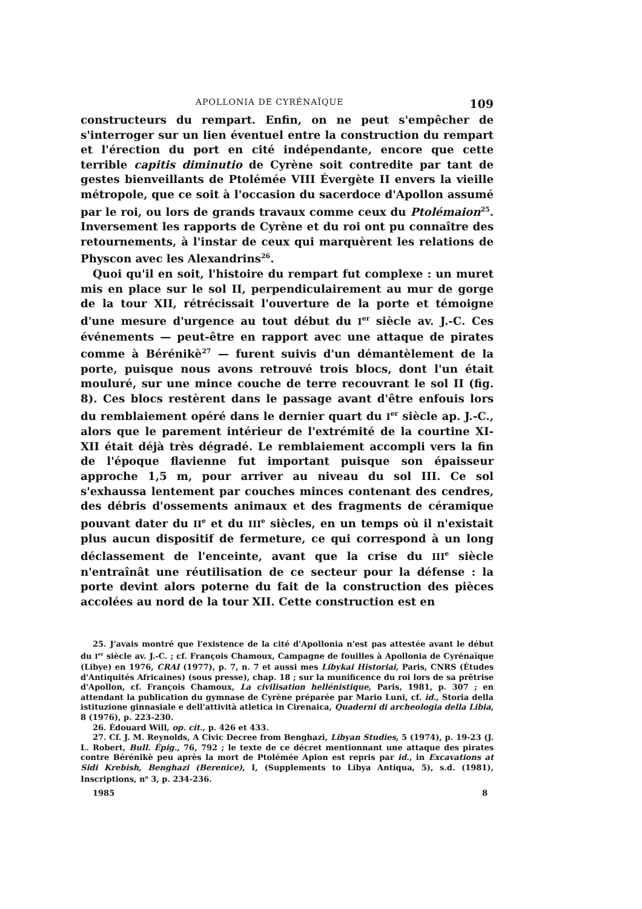APOLLONIA DE CYRÉNAÏQUE 109
constructeurs du rempart. Enfin, on ne peut s'empêcher de s'interroger sur un lien éventuel entre la construction du rempart et l'érection du port en cité indépendante, encore que cette terrible capitis diminutio de Cyrène soit contredite par tant de gestes bienveillants de Ptolémée VIII Évergète II envers la vieille métropole, que ce soit à l'occasion du sacerdoce d'Apollon assumé par le roi, ou lors de grands travaux comme ceux du Ptolémaion<sup>25</sup>. Inversement les rapports de Cyrène et du roi ont pu connaître des retournements, à l'instar de ceux qui marquèrent les relations de Physcon avec les Alexandrins<sup>26</sup>.
Quoi qu'il en soit, l'histoire du rempart fut complexe : un muret mis en place sur le sol II, perpendiculairement au mur de gorge de la tour XII, rétrécissait l'ouverture de la porte et témoigne d'une mesure d'urgence au tout début du I<sup>er</sup> siècle av. J.-C. Ces événements — peut-être en rapport avec une attaque de pirates comme à Bérénikè<sup>27</sup> — furent suivis d'un démantèlement de la porte, puisque nous avons retrouvé trois blocs, dont l'un était mouluré, sur une mince couche de terre recouvrant le sol II (fig. 8). Ces blocs restèrent dans le passage avant d'être enfouis lors du remblaiement opéré dans le dernier quart du I<sup>er</sup> siècle ap. J.-C., alors que le parement intérieur de l'extrémité de la courtine XI-XII était déjà très dégradé. Le remblaiement accompli vers la fin de l'époque flavienne fut important puisque son épaisseur approche 1,5 m, pour arriver au niveau du sol III. Ce sol s'exhaussa lentement par couches minces contenant des cendres, des débris d'ossements animaux et des fragments de céramique pouvant dater du II<sup>e</sup> et du III<sup>e</sup> siècles, en un temps où il n'existait plus aucun dispositif de fermeture, ce qui correspond à un long déclassement de l'enceinte, avant que la crise du III<sup>e</sup> siècle n'entraînât une réutilisation de ce secteur pour la défense : la porte devint alors poterne du fait de la construction des pièces accolées au nord de la tour XII. Cette construction est en
25. J'avais montré que l'existence de la cité d'Apollonia n'est pas attestée avant le début du I<sup>er</sup> siècle av. J.-C. ; cf. François Chamoux, Campagne de fouilles à Apollonia de Cyrénaïque (Libye) en 1976, CRAI (1977), p. 7, n. 7 et aussi mes Libykai Historiai, Paris, CNRS (Études d'Antiquités Africaines) (sous presse), chap. 18 ; sur la munificence du roi lors de sa prêtrise d'Apollon, cf. François Chamoux, La civilisation hellénistique, Paris, 1981, p. 307 ; en attendant la publication du gymnase de Cyrène préparée par Mario Luni, cf. id., Storia della istituzione ginnasiale e dell'attività atletica in Cirenaica, Quaderni di archeologia della Libia, 8 (1976), p. 223-230.
26. Édouard Will, op. cit., p. 426 et 433.
27. Cf. J. M. Reynolds, A Civic Decree from Benghazi, Libyan Studies, 5 (1974), p. 19-23 (J. L. Robert, Bull. Épig., 76, 792 ; le texte de ce décret mentionnant une attaque des pirates contre Bérénikè peu après la mort de Ptolémée Apion est repris par id., in Excavations at Sidi Krebish, Benghazi (Berenice), I, (Supplements to Libya Antiqua, 5), s.d. (1981), Inscriptions, n<sup>o</sup> 3, p. 234-236.
1985 8